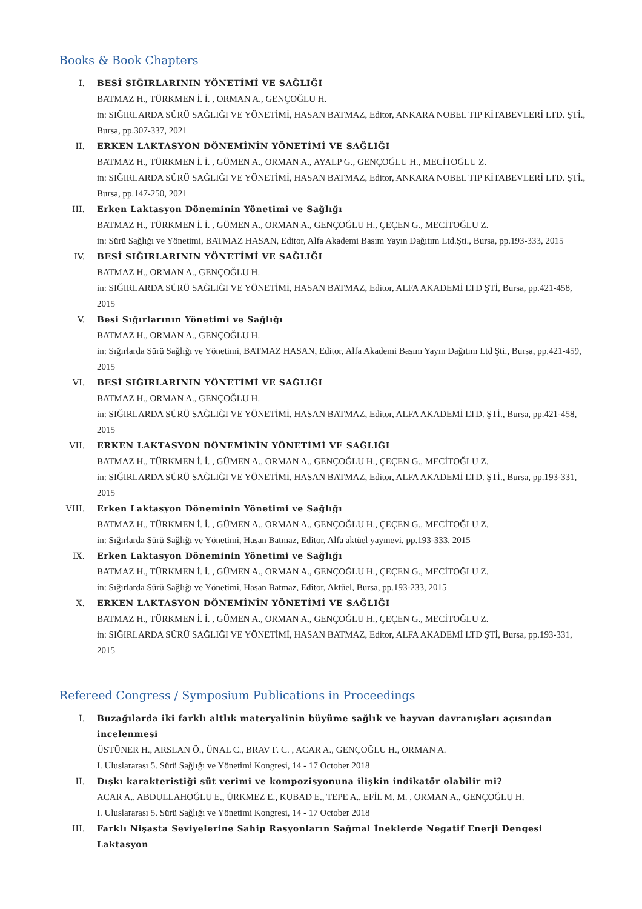Books & Book Chapters
I. BESİ SIĞIRLARININ YÖNETİMİ VE SAĞLIĞI
BATMAZ H., TÜRKMEN İ. İ. , ORMAN A., GENÇOĞLU H.
in: SIĞIRLARDA SÜRÜ SAĞLIĞI VE YÖNETİMİ, HASAN BATMAZ, Editor, ANKARA NOBEL TIP KİTABEVLERİ LTD. ŞTİ., Bursa, pp.307-337, 2021
II. ERKEN LAKTASYON DÖNEMİNİN YÖNETİMİ VE SAĞLIĞI
BATMAZ H., TÜRKMEN İ. İ. , GÜMEN A., ORMAN A., AYALP G., GENÇOĞLU H., MECİTOĞLU Z.
in: SIĞIRLARDA SÜRÜ SAĞLIĞI VE YÖNETİMİ, HASAN BATMAZ, Editor, ANKARA NOBEL TIP KİTABEVLERİ LTD. ŞTİ., Bursa, pp.147-250, 2021
III. Erken Laktasyon Döneminin Yönetimi ve Sağlığı
BATMAZ H., TÜRKMEN İ. İ. , GÜMEN A., ORMAN A., GENÇOĞLU H., ÇEÇEN G., MECİTOĞLU Z.
in: Sürü Sağlığı ve Yönetimi, BATMAZ HASAN, Editor, Alfa Akademi Basım Yayın Dağıtım Ltd.Şti., Bursa, pp.193-333, 2015
IV. BESİ SIĞIRLARININ YÖNETİMİ VE SAĞLIĞI
BATMAZ H., ORMAN A., GENÇOĞLU H.
in: SIĞIRLARDA SÜRÜ SAĞLIĞI VE YÖNETİMİ, HASAN BATMAZ, Editor, ALFA AKADEMİ LTD ŞTİ, Bursa, pp.421-458, 2015
V. Besi Sığırlarının Yönetimi ve Sağlığı
BATMAZ H., ORMAN A., GENÇOĞLU H.
in: Sığırlarda Sürü Sağlığı ve Yönetimi, BATMAZ HASAN, Editor, Alfa Akademi Basım Yayın Dağıtım Ltd Şti., Bursa, pp.421-459, 2015
VI. BESİ SIĞIRLARININ YÖNETİMİ VE SAĞLIĞI
BATMAZ H., ORMAN A., GENÇOĞLU H.
in: SIĞIRLARDA SÜRÜ SAĞLIĞI VE YÖNETİMİ, HASAN BATMAZ, Editor, ALFA AKADEMİ LTD. ŞTİ., Bursa, pp.421-458, 2015
VII. ERKEN LAKTASYON DÖNEMİNİN YÖNETİMİ VE SAĞLIĞI
BATMAZ H., TÜRKMEN İ. İ. , GÜMEN A., ORMAN A., GENÇOĞLU H., ÇEÇEN G., MECİTOĞLU Z.
in: SIĞIRLARDA SÜRÜ SAĞLIĞI VE YÖNETİMİ, HASAN BATMAZ, Editor, ALFA AKADEMİ LTD. ŞTİ., Bursa, pp.193-331, 2015
VIII. Erken Laktasyon Döneminin Yönetimi ve Sağlığı
BATMAZ H., TÜRKMEN İ. İ. , GÜMEN A., ORMAN A., GENÇOĞLU H., ÇEÇEN G., MECİTOĞLU Z.
in: Sığırlarda Sürü Sağlığı ve Yönetimi, Hasan Batmaz, Editor, Alfa aktüel yayınevi, pp.193-333, 2015
IX. Erken Laktasyon Döneminin Yönetimi ve Sağlığı
BATMAZ H., TÜRKMEN İ. İ. , GÜMEN A., ORMAN A., GENÇOĞLU H., ÇEÇEN G., MECİTOĞLU Z.
in: Sığırlarda Sürü Sağlığı ve Yönetimi, Hasan Batmaz, Editor, Aktüel, Bursa, pp.193-233, 2015
X. ERKEN LAKTASYON DÖNEMİNİN YÖNETİMİ VE SAĞLIĞI
BATMAZ H., TÜRKMEN İ. İ. , GÜMEN A., ORMAN A., GENÇOĞLU H., ÇEÇEN G., MECİTOĞLU Z.
in: SIĞIRLARDA SÜRÜ SAĞLIĞI VE YÖNETİMİ, HASAN BATMAZ, Editor, ALFA AKADEMİ LTD ŞTİ, Bursa, pp.193-331, 2015
Refereed Congress / Symposium Publications in Proceedings
I. Buzağılarda iki farklı altlık materyalinin büyüme sağlık ve hayvan davranışları açısından incelenmesi
ÜSTÜNER H., ARSLAN Ö., ÜNAL C., BRAV F. C. , ACAR A., GENÇOĞLU H., ORMAN A.
I. Uluslararası 5. Sürü Sağlığı ve Yönetimi Kongresi, 14 - 17 October 2018
II. Dışkı karakteristiği süt verimi ve kompozisyonuna ilişkin indikatör olabilir mi?
ACAR A., ABDULLAHOĞLU E., ÜRKMEZ E., KUBAD E., TEPE A., EFİL M. M. , ORMAN A., GENÇOĞLU H.
I. Uluslararası 5. Sürü Sağlığı ve Yönetimi Kongresi, 14 - 17 October 2018
III. Farklı Nişasta Seviyelerine Sahip Rasyonların Sağmal İneklerde Negatif Enerji Dengesi Laktasyon